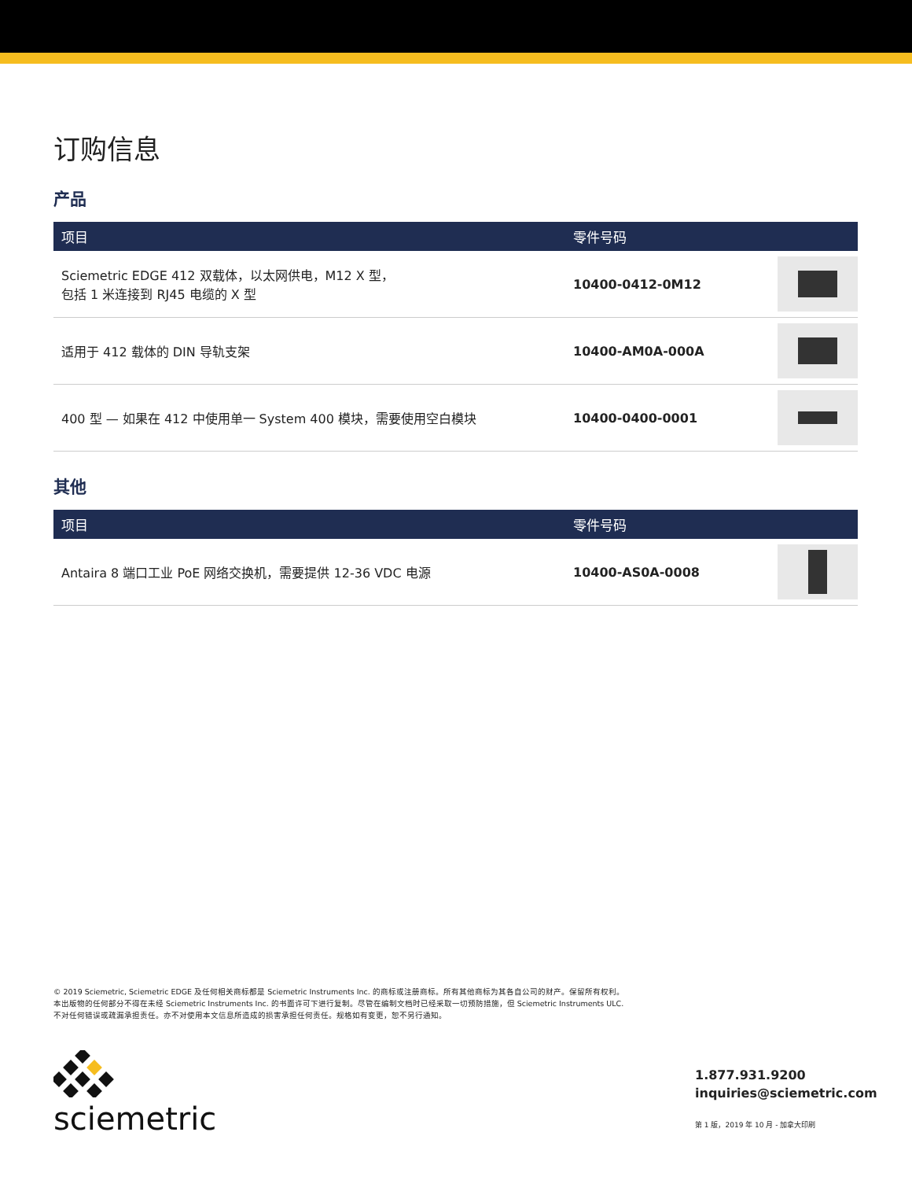订购信息
产品
| 项目 | 零件号码 | |
| --- | --- | --- |
| Sciemetric EDGE 412 双载体，以太网供电，M12 X 型， 包括 1 米连接到 RJ45 电缆的 X 型 | 10400-0412-0M12 | |
| 适用于 412 载体的 DIN 导轨支架 | 10400-AM0A-000A | |
| 400 型 — 如果在 412 中使用单一 System 400 模块，需要使用空白模块 | 10400-0400-0001 | |
其他
| 项目 | 零件号码 | |
| --- | --- | --- |
| Antaira 8 端口工业 PoE 网络交换机，需要提供 12-36 VDC 电源 | 10400-AS0A-0008 | |
© 2019 Sciemetric, Sciemetric EDGE 及任何相关商标都是 Sciemetric Instruments Inc. 的商标或注册商标。所有其他商标为其各自公司的财产。保留所有权利。
本出版物的任何部分不得在未经 Sciemetric Instruments Inc. 的书面许可下进行复制。尽管在编制文档时已经采取一切预防措施，但 Sciemetric Instruments ULC.
不对任何错误或疏漏承担责任。亦不对使用本文信息所造成的损害承担任何责任。规格如有变更，恕不另行通知。
sciemetric
1.877.931.9200
inquiries@sciemetric.com
第 1 版，2019 年 10 月 - 加拿大印刷